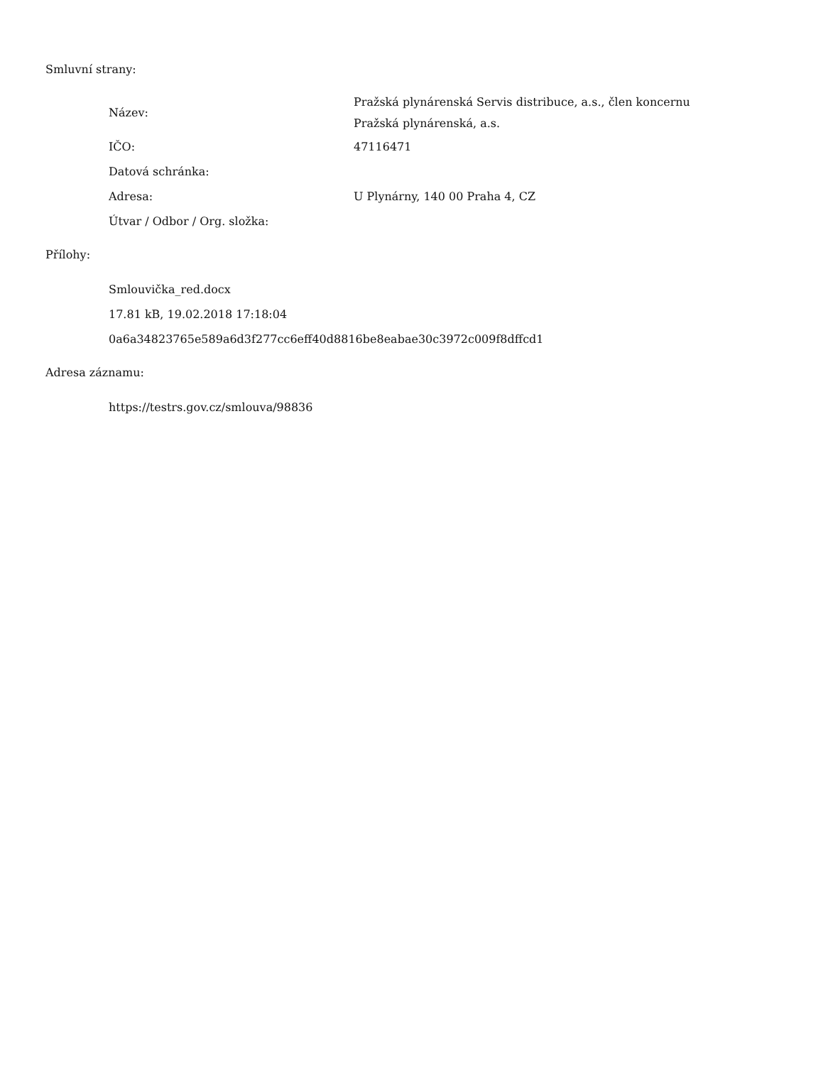Smluvní strany:
| Název: | Pražská plynárenská Servis distribuce, a.s., člen koncernu Pražská plynárenská, a.s. |
| IČO: | 47116471 |
| Datová schránka: | |
| Adresa: | U Plynárny, 140 00 Praha 4, CZ |
| Útvar / Odbor / Org. složka: | |
Přílohy:
Smlouvička_red.docx
17.81 kB, 19.02.2018 17:18:04
0a6a34823765e589a6d3f277cc6eff40d8816be8eabae30c3972c009f8dffcd1
Adresa záznamu:
https://testrs.gov.cz/smlouva/98836